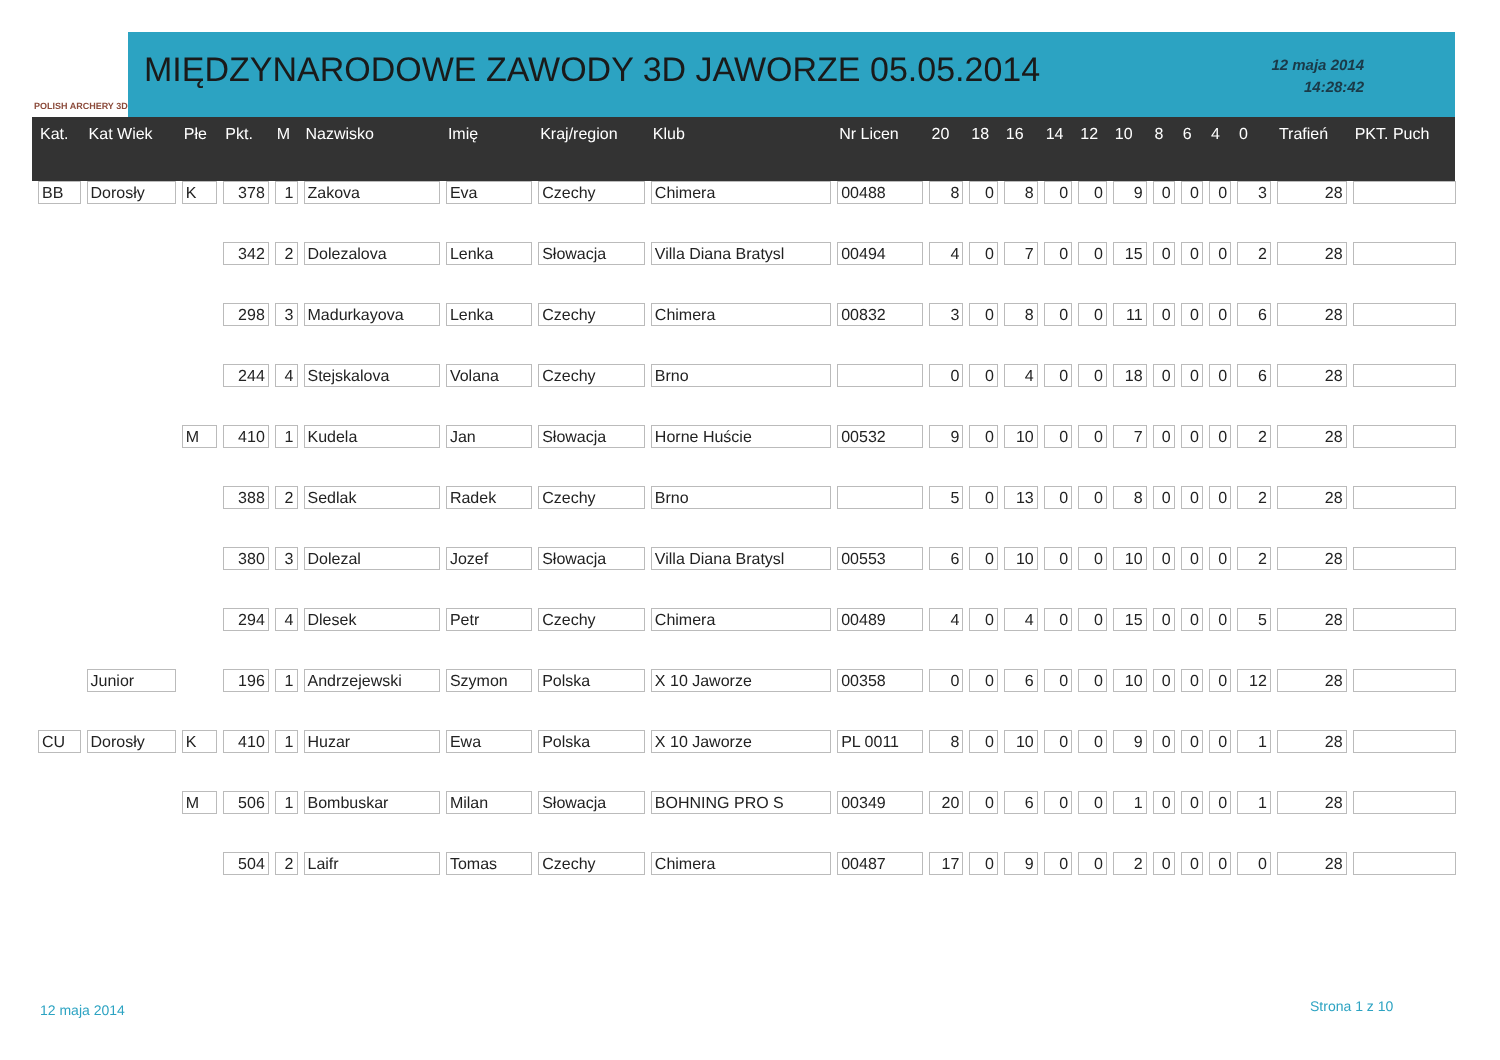POLISH ARCHERY 3D
MIĘDZYNARODOWE ZAWODY 3D JAWORZE 05.05.2014
12 maja 2014
14:28:42
| Kat. | Kat Wiek | Płe | Pkt. | M | Nazwisko | Imię | Kraj/region | Klub | Nr Licen | 20 | 18 | 16 | 14 | 12 | 10 | 8 | 6 | 4 | 0 | Trafień | PKT. Puch |
| --- | --- | --- | --- | --- | --- | --- | --- | --- | --- | --- | --- | --- | --- | --- | --- | --- | --- | --- | --- | --- | --- |
| BB | Dorosły | K | 378 | 1 | Zakova | Eva | Czechy | Chimera | 00488 | 8 | 0 | 8 | 0 | 0 | 9 | 0 | 0 | 0 | 3 | 28 | |
| | | | 342 | 2 | Dolezalova | Lenka | Słowacja | Villa Diana Bratysl | 00494 | 4 | 0 | 7 | 0 | 0 | 15 | 0 | 0 | 0 | 2 | 28 | |
| | | | 298 | 3 | Madurkayova | Lenka | Czechy | Chimera | 00832 | 3 | 0 | 8 | 0 | 0 | 11 | 0 | 0 | 0 | 6 | 28 | |
| | | | 244 | 4 | Stejskalova | Volana | Czechy | Brno | | 0 | 0 | 4 | 0 | 0 | 18 | 0 | 0 | 0 | 6 | 28 | |
| | | M | 410 | 1 | Kudela | Jan | Słowacja | Horne Huście | 00532 | 9 | 0 | 10 | 0 | 0 | 7 | 0 | 0 | 0 | 2 | 28 | |
| | | | 388 | 2 | Sedlak | Radek | Czechy | Brno | | 5 | 0 | 13 | 0 | 0 | 8 | 0 | 0 | 0 | 2 | 28 | |
| | | | 380 | 3 | Dolezal | Jozef | Słowacja | Villa Diana Bratysl | 00553 | 6 | 0 | 10 | 0 | 0 | 10 | 0 | 0 | 0 | 2 | 28 | |
| | | | 294 | 4 | Dlesek | Petr | Czechy | Chimera | 00489 | 4 | 0 | 4 | 0 | 0 | 15 | 0 | 0 | 0 | 5 | 28 | |
| | Junior | | 196 | 1 | Andrzejewski | Szymon | Polska | X 10 Jaworze | 00358 | 0 | 0 | 6 | 0 | 0 | 10 | 0 | 0 | 0 | 12 | 28 | |
| CU | Dorosły | K | 410 | 1 | Huzar | Ewa | Polska | X 10 Jaworze | PL 0011 | 8 | 0 | 10 | 0 | 0 | 9 | 0 | 0 | 0 | 1 | 28 | |
| | | M | 506 | 1 | Bombuskar | Milan | Słowacja | BOHNING PRO S | 00349 | 20 | 0 | 6 | 0 | 0 | 1 | 0 | 0 | 0 | 1 | 28 | |
| | | | 504 | 2 | Laifr | Tomas | Czechy | Chimera | 00487 | 17 | 0 | 9 | 0 | 0 | 2 | 0 | 0 | 0 | 0 | 28 | |
12 maja 2014 Strona 1 z 10